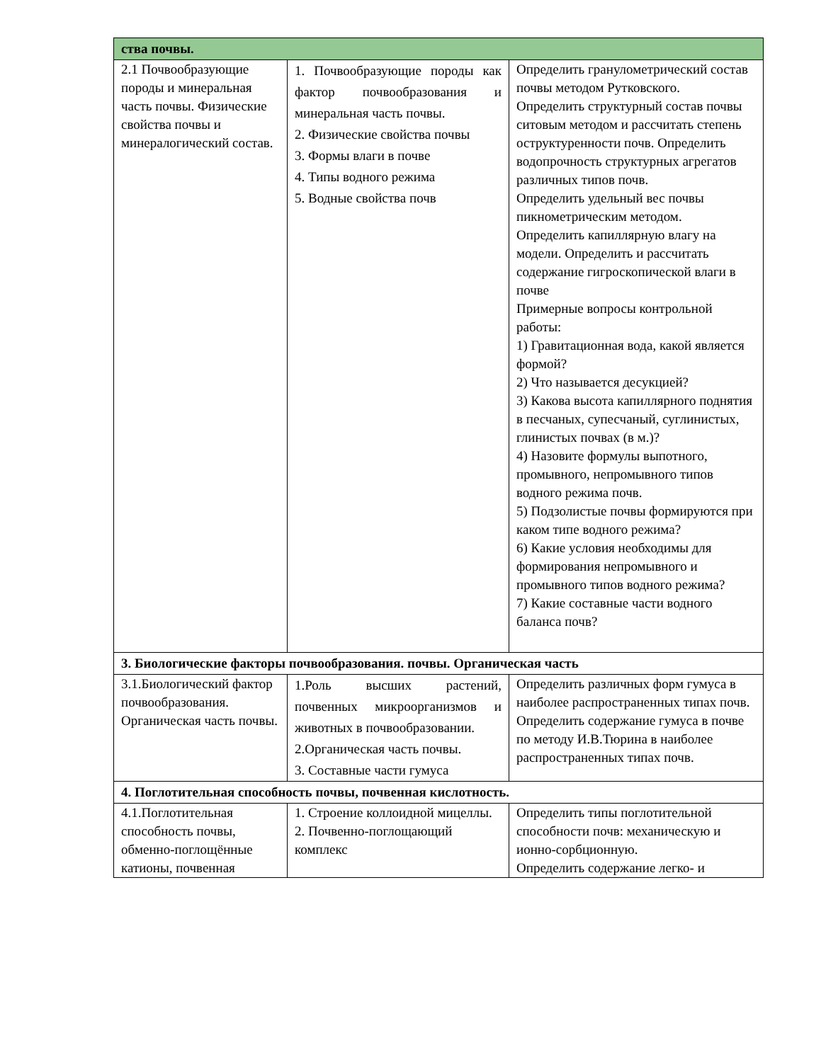| ства почвы. | | |
| 2.1 Почвообразующие породы и минеральная часть почвы. Физические свойства почвы и минералогический состав. | 1. Почвообразующие породы как фактор почвообразования и минеральная часть почвы. 2. Физические свойства почвы 3. Формы влаги в почве 4. Типы водного режима 5. Водные свойства почв | Определить гранулометрический состав почвы методом Рутковского. Определить структурный состав почвы ситовым методом и рассчитать степень оструктуренности почв. Определить водопрочность структурных агрегатов различных типов почв. Определить удельный вес почвы пикнометрическим методом. Определить капиллярную влагу на модели. Определить и рассчитать содержание гигроскопической влаги в почве Примерные вопросы контрольной работы: 1) Гравитационная вода, какой является формой? 2) Что называется десукцией? 3) Какова высота капиллярного поднятия в песчаных, супесчаный, суглинистых, глинистых почвах (в м.)? 4) Назовите формулы выпотного, промывного, непромывного типов водного режима почв. 5) Подзолистые почвы формируются при каком типе водного режима? 6) Какие условия необходимы для формирования непромывного и промывного типов водного режима? 7) Какие составные части водного баланса почв? |
| 3. Биологические факторы почвообразования. почвы. Органическая часть | | |
| 3.1.Биологический фактор почвообразования. Органическая часть почвы. | 1.Роль высших растений, почвенных микроорганизмов и животных в почвообразовании. 2.Органическая часть почвы. 3. Составные части гумуса | Определить различных форм гумуса в наиболее распространенных типах почв. Определить содержание гумуса в почве по методу И.В.Тюрина в наиболее распространенных типах почв. |
| 4. Поглотительная способность почвы, почвенная кислотность. | | |
| 4.1.Поглотительная способность почвы, обменно-поглощённые катионы, почвенная | 1. Строение коллоидной мицеллы. 2. Почвенно-поглощающий комплекс | Определить типы поглотительной способности почв: механическую и ионно-сорбционную. Определить содержание легко- и |